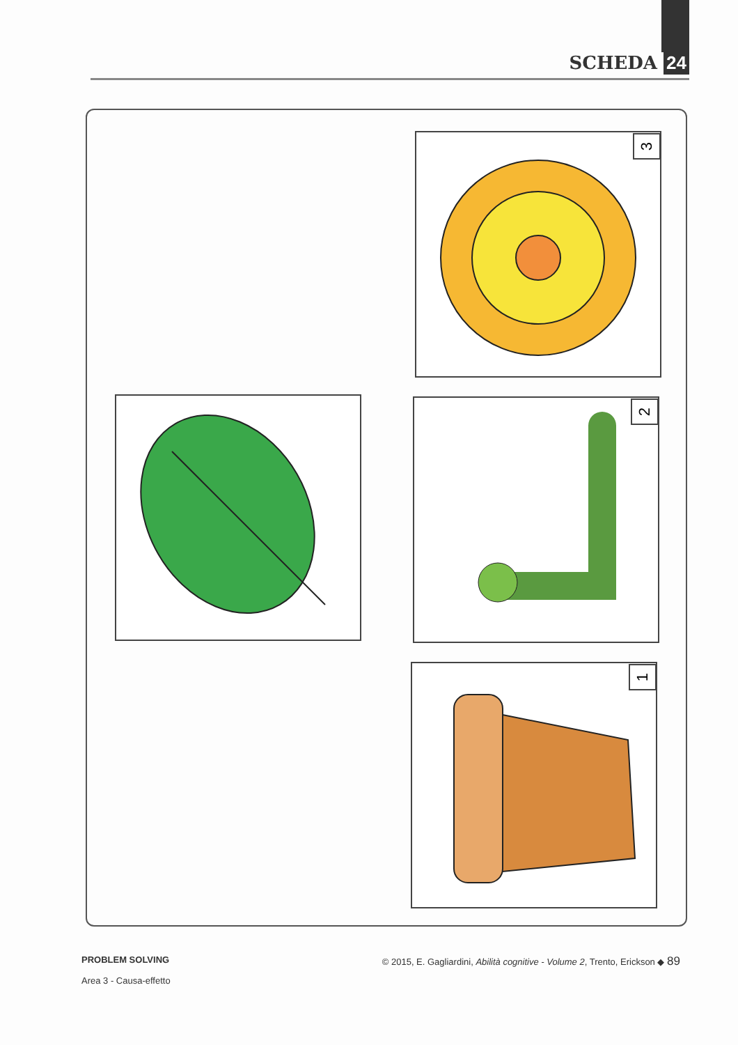SCHEDA 24
3
2
1
PROBLEM SOLVING © 2015, E. Gagliardini, Abilità cognitive - Volume 2, Trento, Erickson ◆ 89
Area 3 - Causa-effetto